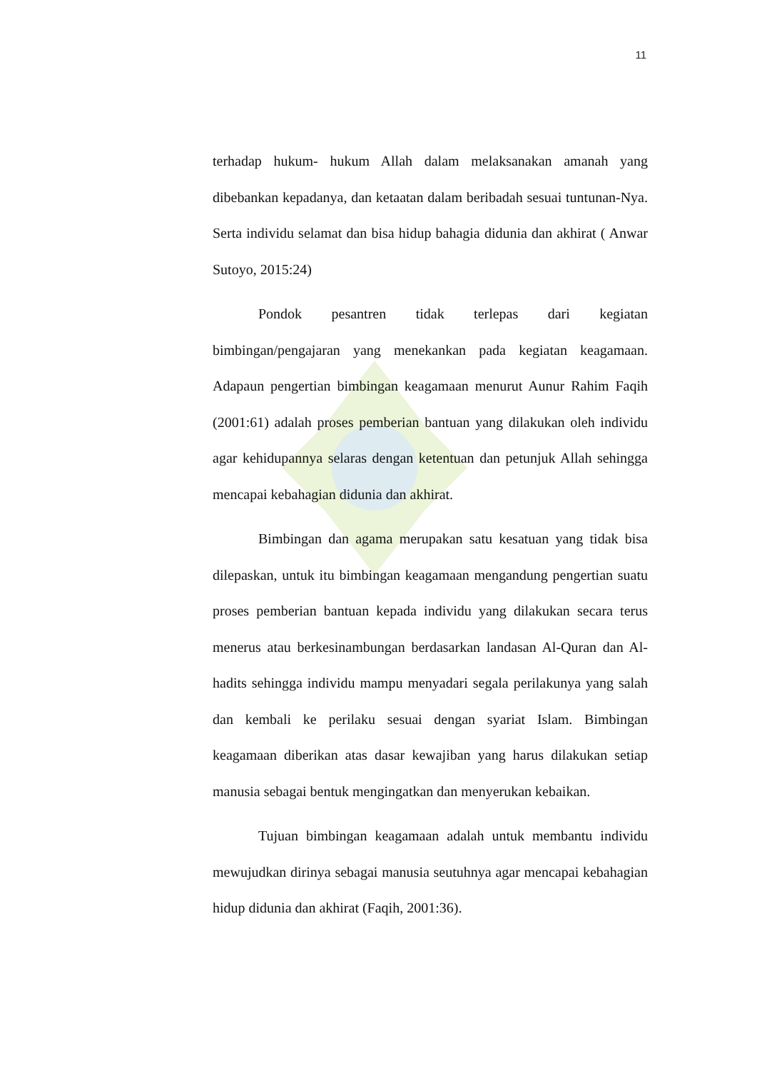terhadap hukum- hukum Allah dalam melaksanakan amanah yang dibebankan kepadanya, dan ketaatan dalam beribadah sesuai tuntunan-Nya. Serta individu selamat dan bisa hidup bahagia didunia dan akhirat ( Anwar Sutoyo, 2015:24)
Pondok pesantren tidak terlepas dari kegiatan bimbingan/pengajaran yang menekankan pada kegiatan keagamaan. Adapaun pengertian bimbingan keagamaan menurut Aunur Rahim Faqih (2001:61) adalah proses pemberian bantuan yang dilakukan oleh individu agar kehidupannya selaras dengan ketentuan dan petunjuk Allah sehingga mencapai kebahagian didunia dan akhirat.
Bimbingan dan agama merupakan satu kesatuan yang tidak bisa dilepaskan, untuk itu bimbingan keagamaan mengandung pengertian suatu proses pemberian bantuan kepada individu yang dilakukan secara terus menerus atau berkesinambungan berdasarkan landasan Al-Quran dan Al-hadits sehingga individu mampu menyadari segala perilakunya yang salah dan kembali ke perilaku sesuai dengan syariat Islam. Bimbingan keagamaan diberikan atas dasar kewajiban yang harus dilakukan setiap manusia sebagai bentuk mengingatkan dan menyerukan kebaikan.
Tujuan bimbingan keagamaan adalah untuk membantu individu mewujudkan dirinya sebagai manusia seutuhnya agar mencapai kebahagian hidup didunia dan akhirat (Faqih, 2001:36).
11